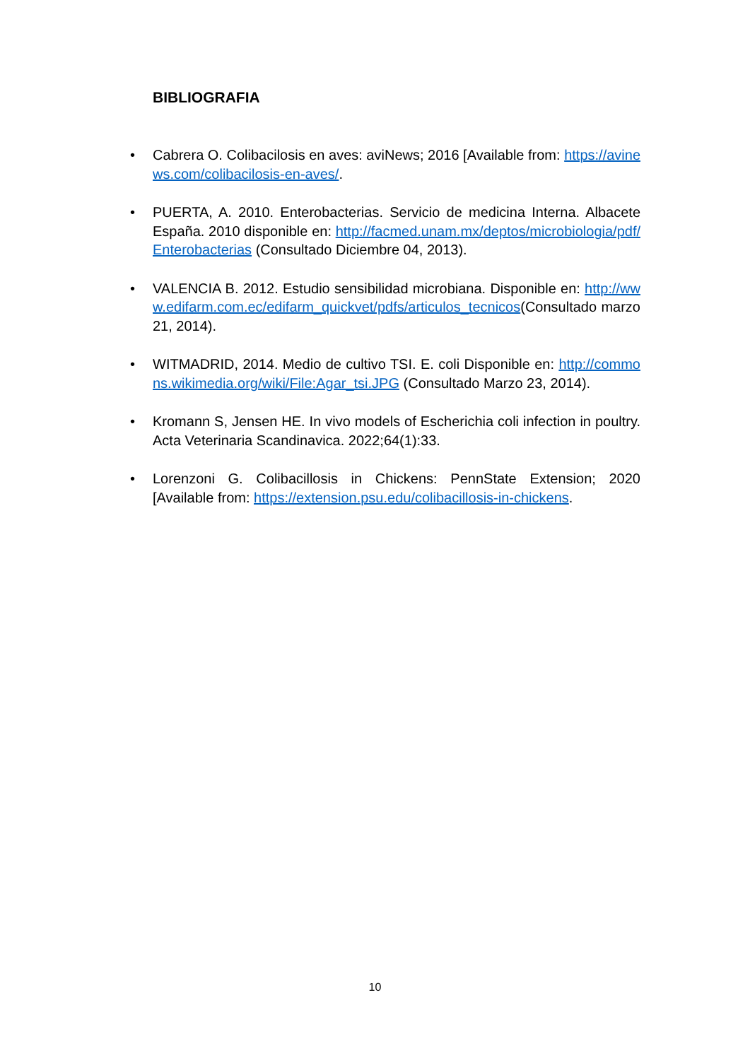BIBLIOGRAFIA
• Cabrera O. Colibacilosis en aves: aviNews; 2016 [Available from: https://avinews.com/colibacilosis-en-aves/.
• PUERTA, A. 2010. Enterobacterias. Servicio de medicina Interna. Albacete España. 2010 disponible en: http://facmed.unam.mx/deptos/microbiologia/pdf/Enterobacterias (Consultado Diciembre 04, 2013).
• VALENCIA B. 2012. Estudio sensibilidad microbiana. Disponible en: http://www.edifarm.com.ec/edifarm_quickvet/pdfs/articulos_tecnicos(Consultado marzo 21, 2014).
• WITMADRID, 2014. Medio de cultivo TSI. E. coli Disponible en: http://commons.wikimedia.org/wiki/File:Agar_tsi.JPG (Consultado Marzo 23, 2014).
• Kromann S, Jensen HE. In vivo models of Escherichia coli infection in poultry. Acta Veterinaria Scandinavica. 2022;64(1):33.
• Lorenzoni G. Colibacillosis in Chickens: PennState Extension; 2020 [Available from: https://extension.psu.edu/colibacillosis-in-chickens.
10